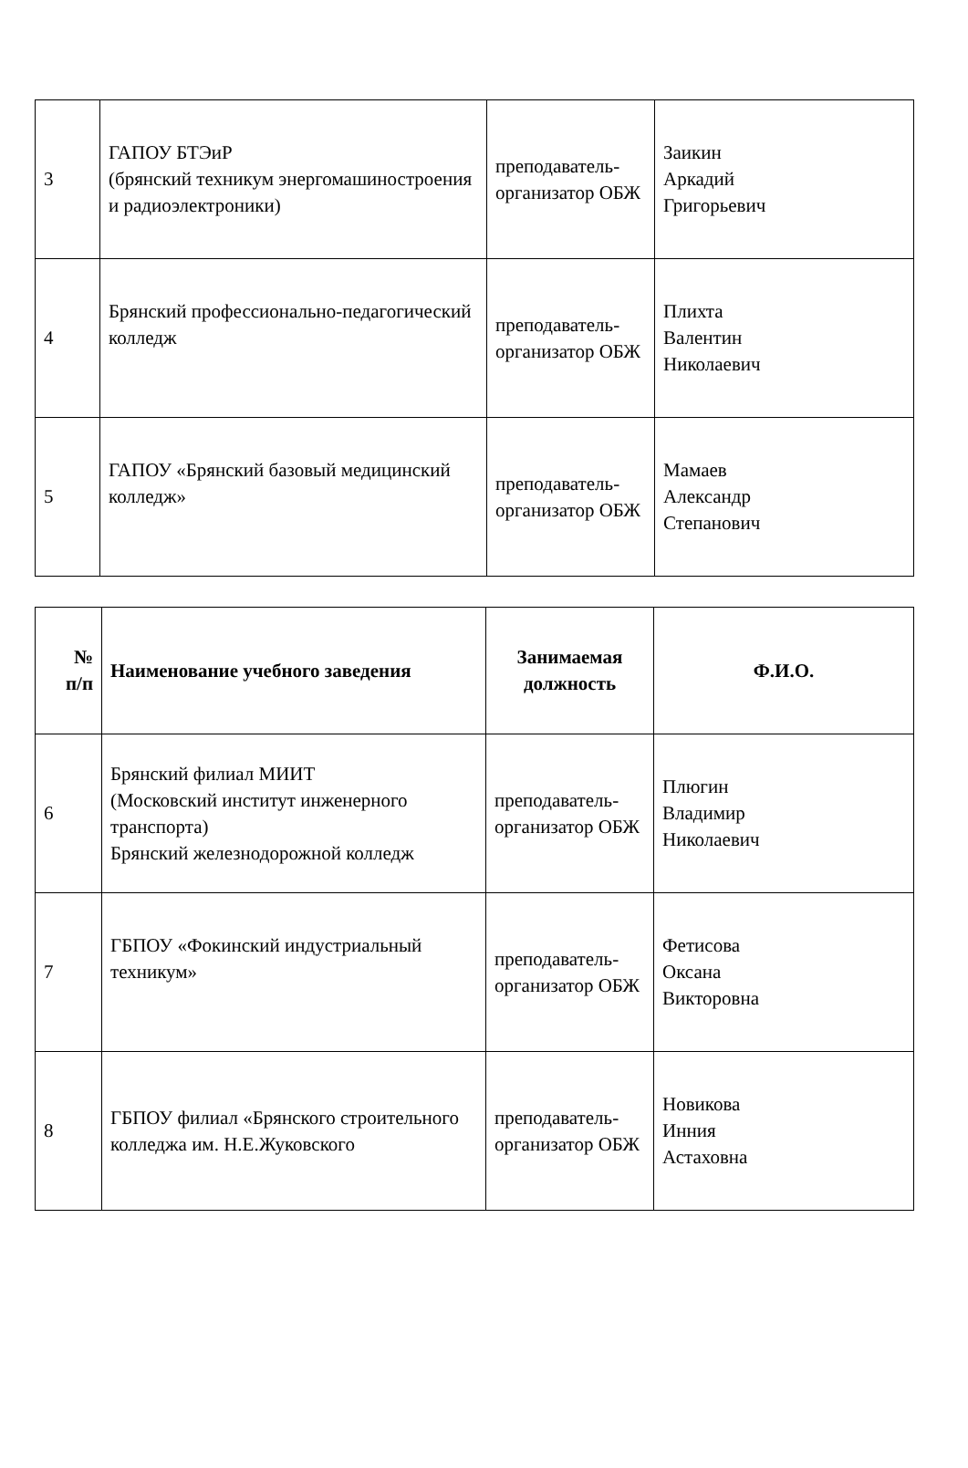| 3 | ГАПОУ БТЭиР (брянский техникум энергомашиностроения и радиоэлектроники) | преподаватель-организатор ОБЖ | Заикин Аркадий Григорьевич |
| 4 | Брянский профессионально-педагогический колледж | преподаватель-организатор ОБЖ | Плихта Валентин Николаевич |
| 5 | ГАПОУ «Брянский базовый медицинский колледж» | преподаватель-организатор ОБЖ | Мамаев Александр Степанович |
| № п/п | Наименование учебного заведения | Занимаемая должность | Ф.И.О. |
| --- | --- | --- | --- |
| 6 | Брянский филиал МИИТ (Московский институт инженерного транспорта) Брянский железнодорожной колледж | преподаватель-организатор ОБЖ | Плюгин Владимир Николаевич |
| 7 | ГБПОУ «Фокинский индустриальный техникум» | преподаватель-организатор ОБЖ | Фетисова Оксана Викторовна |
| 8 | ГБПОУ филиал «Брянского строительного колледжа им. Н.Е.Жуковского | преподаватель-организатор ОБЖ | Новикова Инния Астаховна |